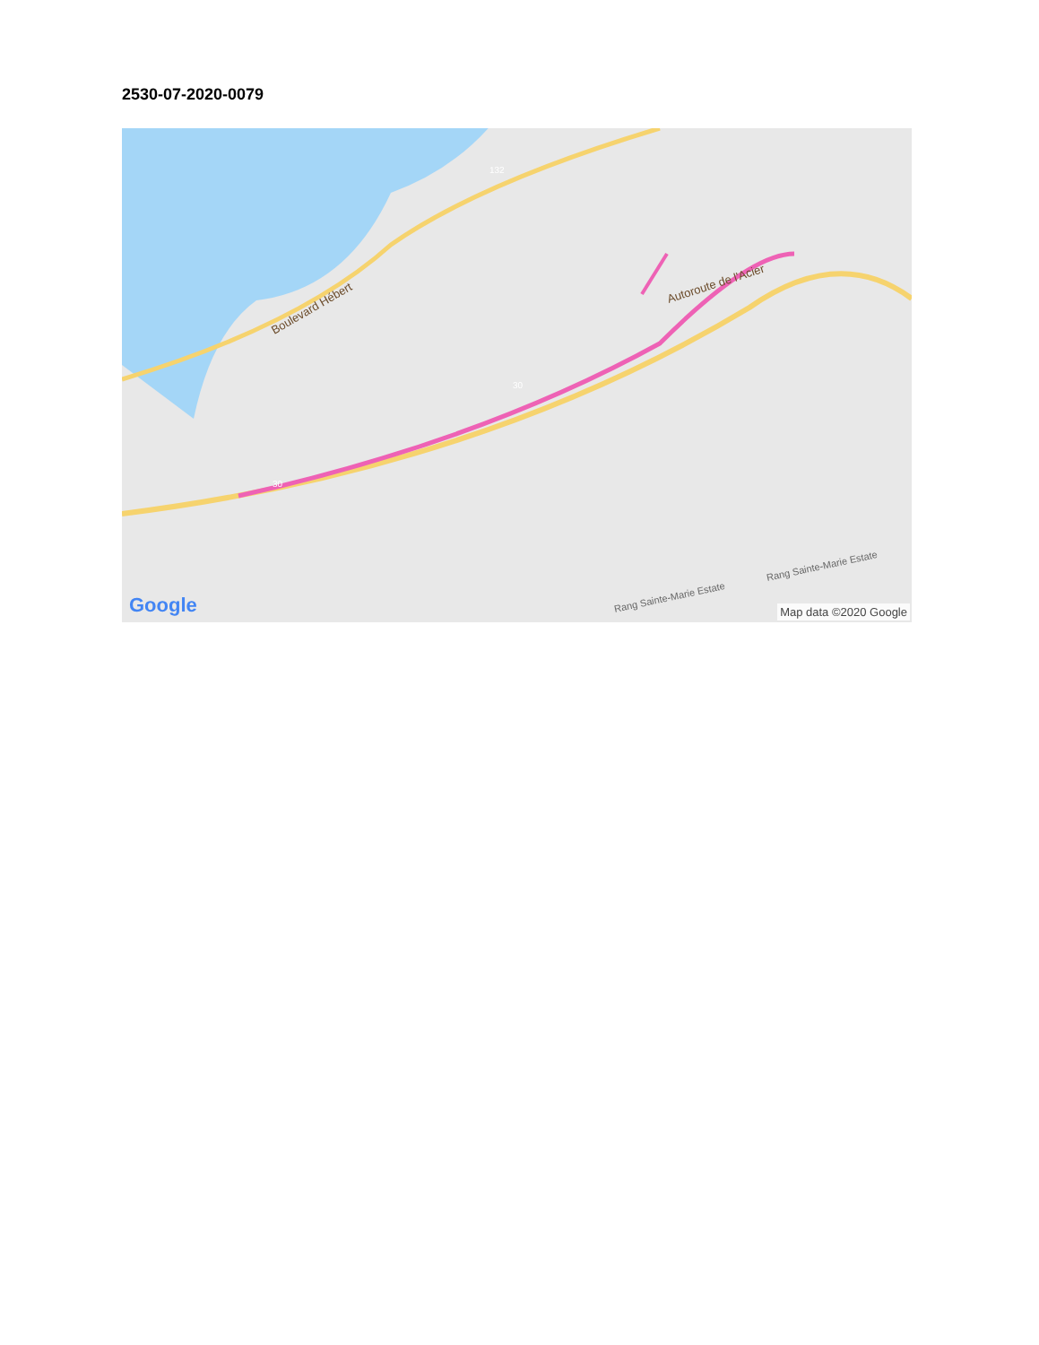2530-07-2020-0079
Boulevard Hébert
Autoroute de l'Acier
Rang Sainte-Marie Estate
Rang Sainte-Marie Estate
132
30
30
Google Map data ©2020 Google